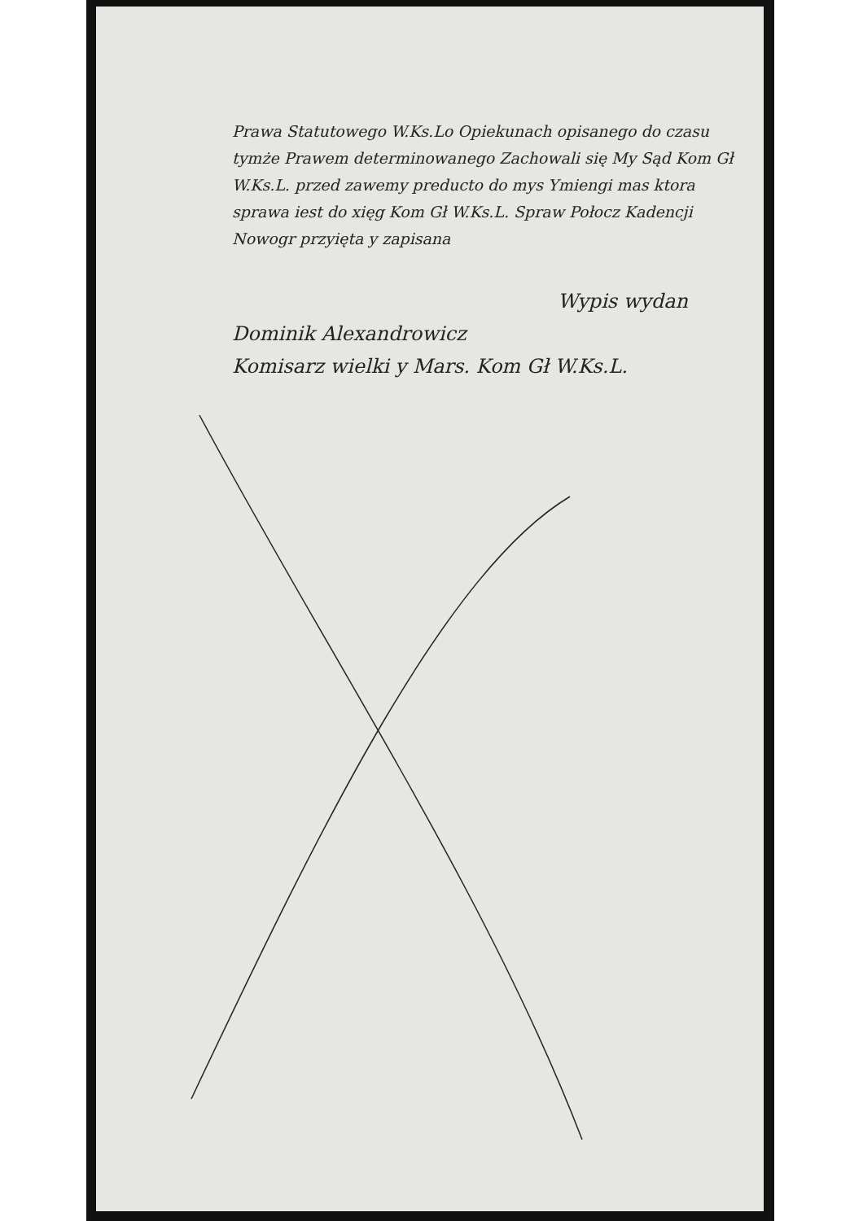Prawa Statutowego W.Ks.Lo Opiekunach opisanego do czasu tymże Prawem determinowanego Zachowali się My Sąd Kom Gł W.Ks.L. przed zawemy preducto do mys Ymiengi mas ktora sprawa iest do xięg Kom Gł W.Ks.L. Spraw Połocz Kadencji Nowogr przyięta y zapisana
Wypis wydan
Dominik Alexandrowicz
Komisarz wielki y Mars. Kom Gł W.Ks.L.